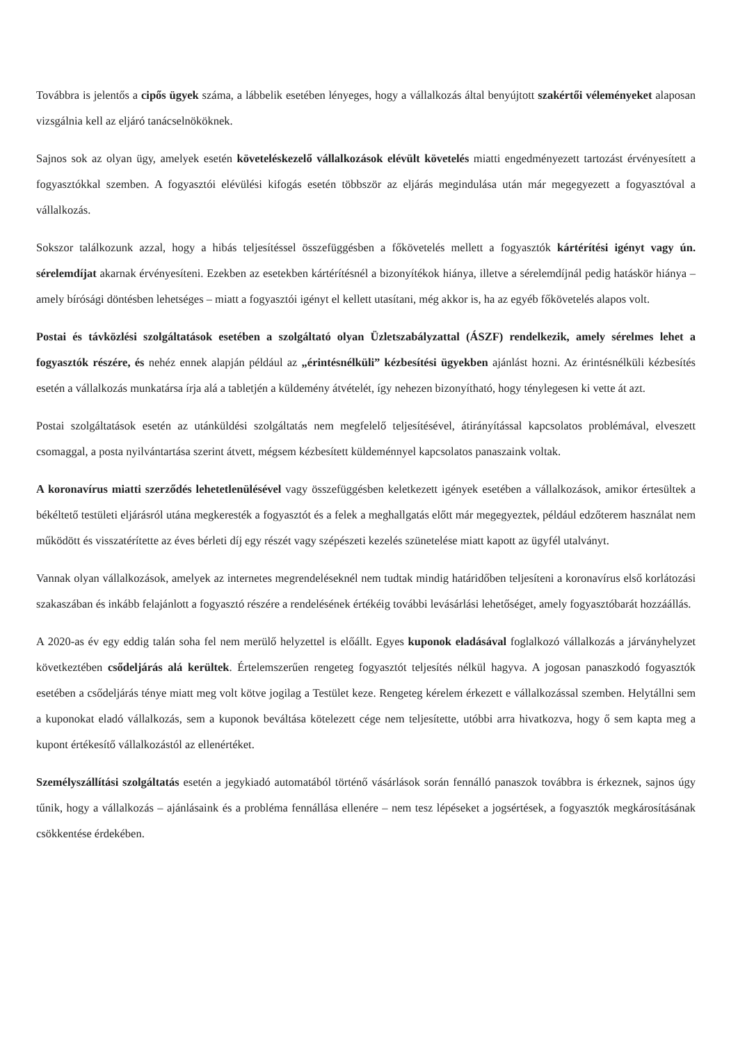Továbbra is jelentős a cipős ügyek száma, a lábbelik esetében lényeges, hogy a vállalkozás által benyújtott szakértői véleményeket alaposan vizsgálnia kell az eljáró tanácselnököknek.
Sajnos sok az olyan ügy, amelyek esetén követeléskezelő vállalkozások elévült követelés miatti engedményezett tartozást érvényesített a fogyasztókkal szemben. A fogyasztói elévülési kifogás esetén többször az eljárás megindulása után már megegyezett a fogyasztóval a vállalkozás.
Sokszor találkozunk azzal, hogy a hibás teljesítéssel összefüggésben a főkövetelés mellett a fogyasztók kártérítési igényt vagy ún. sérelemdíjat akarnak érvényesíteni. Ezekben az esetekben kártérítésnél a bizonyítékok hiánya, illetve a sérelemdíjnál pedig hatáskör hiánya – amely bírósági döntésben lehetséges – miatt a fogyasztói igényt el kellett utasítani, még akkor is, ha az egyéb főkövetelés alapos volt.
Postai és távközlési szolgáltatások esetében a szolgáltató olyan Üzletszabályzattal (ÁSZF) rendelkezik, amely sérelmes lehet a fogyasztók részére, és nehéz ennek alapján például az „érintésnélküli” kézbesítési ügyekben ajánlást hozni. Az érintésnélküli kézbesítés esetén a vállalkozás munkatársa írja alá a tabletjén a küldemény átvételét, így nehezen bizonyítható, hogy ténylegesen ki vette át azt.
Postai szolgáltatások esetén az utánküldési szolgáltatás nem megfelelő teljesítésével, átirányítással kapcsolatos problémával, elveszett csomaggal, a posta nyilvántartása szerint átvett, mégsem kézbesített küldeménnyel kapcsolatos panaszaink voltak.
A koronavírus miatti szerződés lehetetlenülésével vagy összefüggésben keletkezett igények esetében a vállalkozások, amikor értesültek a békéltető testületi eljárásról utána megkeresték a fogyasztót és a felek a meghallgatás előtt már megegyeztek, például edzőterem használat nem működött és visszatérítette az éves bérleti díj egy részét vagy szépészeti kezelés szünetelése miatt kapott az ügyfél utalványt.
Vannak olyan vállalkozások, amelyek az internetes megrendeléseknél nem tudtak mindig határidőben teljesíteni a koronavírus első korlátozási szakaszában és inkább felajánlott a fogyasztó részére a rendelésének értékéig további levásárlási lehetőséget, amely fogyasztóbarát hozzáállás.
A 2020-as év egy eddig talán soha fel nem merülő helyzettel is előállt. Egyes kuponok eladásával foglalkozó vállalkozás a járványhelyzet következtében csődeljárás alá kerültek. Értelemszerűen rengeteg fogyasztót teljesítés nélkül hagyva. A jogosan panaszkodó fogyasztók esetében a csődeljárás ténye miatt meg volt kötve jogilag a Testület keze. Rengeteg kérelem érkezett e vállalkozással szemben. Helytállni sem a kuponokat eladó vállalkozás, sem a kuponok beváltása kötelezett cége nem teljesítette, utóbbi arra hivatkozva, hogy ő sem kapta meg a kupont értékesítő vállalkozástól az ellenértéket.
Személyszállítási szolgáltatás esetén a jegykiadó automatából történő vásárlások során fennálló panaszok továbbra is érkeznek, sajnos úgy tűnik, hogy a vállalkozás – ajánlásaink és a probléma fennállása ellenére – nem tesz lépéseket a jogsértések, a fogyasztók megkárosításának csökkentése érdekében.